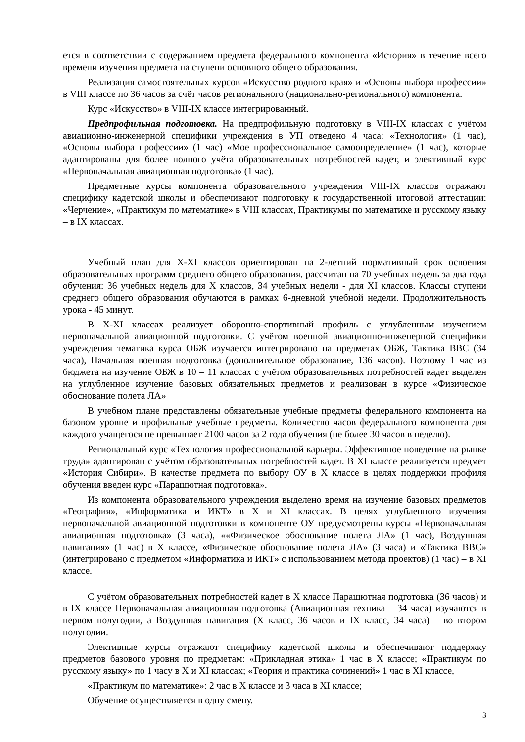ется в соответствии с содержанием предмета федерального компонента «История» в течение всего времени изучения предмета на ступени основного общего образования.
Реализация самостоятельных курсов «Искусство родного края» и «Основы выбора профессии» в VIII классе по 36 часов за счёт часов регионального (национально-регионального) компонента.
Курс «Искусство» в VIII-IX классе интегрированный.
Предпрофильная подготовка. На предпрофильную подготовку в VIII-IX классах с учётом авиационно-инженерной специфики учреждения в УП отведено 4 часа: «Технология» (1 час), «Основы выбора профессии» (1 час) «Мое профессиональное самоопределение» (1 час), которые адаптированы для более полного учёта образовательных потребностей кадет, и элективный курс «Первоначальная авиационная подготовка» (1 час).
Предметные курсы компонента образовательного учреждения VIII-IX классов отражают специфику кадетской школы и обеспечивают подготовку к государственной итоговой аттестации: «Черчение», «Практикум по математике» в VIII классах, Практикумы по математике и русскому языку – в IX классах.
Учебный план для X-XI классов ориентирован на 2-летний нормативный срок освоения образовательных программ среднего общего образования, рассчитан на 70 учебных недель за два года обучения: 36 учебных недель для X классов, 34 учебных недели - для XI классов. Классы ступени среднего общего образования обучаются в рамках 6-дневной учебной недели. Продолжительность урока - 45 минут.
В X-XI классах реализует оборонно-спортивный профиль с углубленным изучением первоначальной авиационной подготовки. С учётом военной авиационно-инженерной специфики учреждения тематика курса ОБЖ изучается интегрировано на предметах ОБЖ, Тактика ВВС (34 часа), Начальная военная подготовка (дополнительное образование, 136 часов). Поэтому 1 час из бюджета на изучение ОБЖ в 10 – 11 классах с учётом образовательных потребностей кадет выделен на углубленное изучение базовых обязательных предметов и реализован в курсе «Физическое обоснование полета ЛА»
В учебном плане представлены обязательные учебные предметы федерального компонента на базовом уровне и профильные учебные предметы. Количество часов федерального компонента для каждого учащегося не превышает 2100 часов за 2 года обучения (не более 30 часов в неделю).
Региональный курс «Технология профессиональной карьеры. Эффективное поведение на рынке труда» адаптирован с учётом образовательных потребностей кадет. В XI классе реализуется предмет «История Сибири». В качестве предмета по выбору ОУ в X классе в целях поддержки профиля обучения введен курс «Парашютная подготовка».
Из компонента образовательного учреждения выделено время на изучение базовых предметов «География», «Информатика и ИКТ» в X и XI классах. В целях углубленного изучения первоначальной авиационной подготовки в компоненте ОУ предусмотрены курсы «Первоначальная авиационная подготовка» (3 часа), ««Физическое обоснование полета ЛА» (1 час), Воздушная навигация» (1 час) в X классе, «Физическое обоснование полета ЛА» (3 часа) и «Тактика ВВС» (интегрировано с предметом «Информатика и ИКТ» с использованием метода проектов) (1 час) – в XI классе.
С учётом образовательных потребностей кадет в X классе Парашютная подготовка (36 часов) и в IX классе Первоначальная авиационная подготовка (Авиационная техника – 34 часа) изучаются в первом полугодии, а Воздушная навигация (X класс, 36 часов и IX класс, 34 часа) – во втором полугодии.
Элективные курсы отражают специфику кадетской школы и обеспечивают поддержку предметов базового уровня по предметам: «Прикладная этика» 1 час в X классе; «Практикум по русскому языку» по 1 часу в X и XI классах; «Теория и практика сочинений» 1 час в XI классе,
«Практикум по математике»: 2 час в X классе и 3 часа в XI классе;
Обучение осуществляется в одну смену.
3